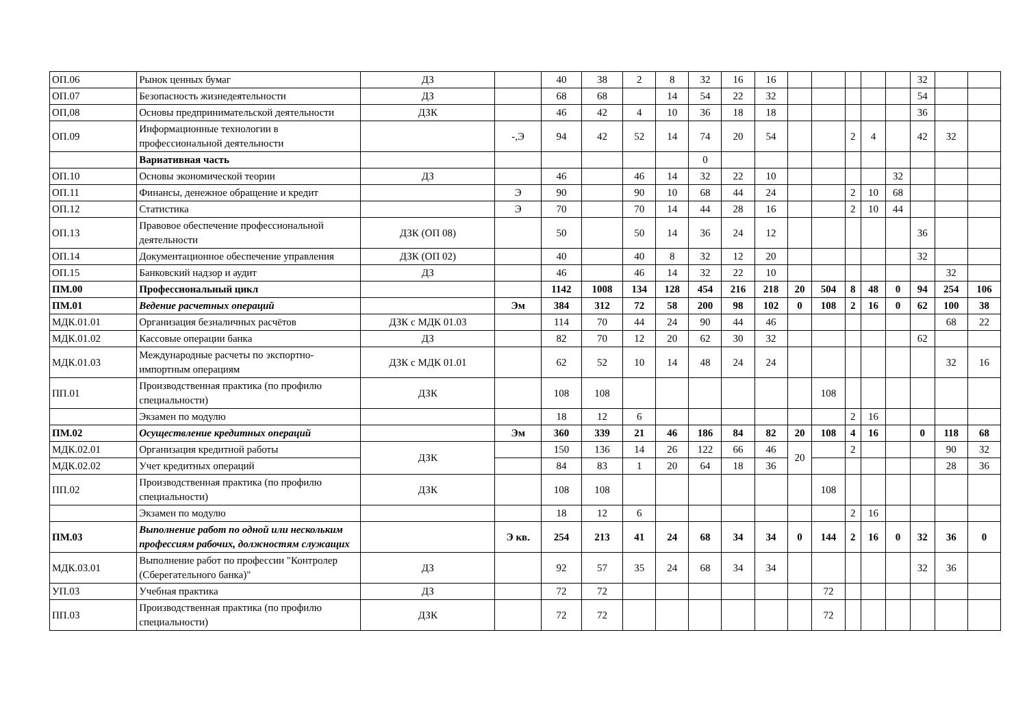| ОП.06 | Рынок ценных бумаг | ДЗ | | 40 | 38 | 2 | 8 | 32 | 16 | 16 | | | | | | 32 | | |
| ОП.07 | Безопасность жизнедеятельности | ДЗ | | 68 | 68 | | 14 | 54 | 22 | 32 | | | | | | 54 | | |
| ОП,08 | Основы предпринимательской деятельности | ДЗК | | 46 | 42 | 4 | 10 | 36 | 18 | 18 | | | | | | 36 | | |
| ОП.09 | Информационные технологии в профессиональной деятельности | | -,Э | 94 | 42 | 52 | 14 | 74 | 20 | 54 | | | 2 | 4 | | 42 | 32 | |
| | Вариативная часть | | | | | | | 0 | | | | | | | | | | |
| ОП.10 | Основы экономической теории | ДЗ | | 46 | | 46 | 14 | 32 | 22 | 10 | | | | | 32 | | | |
| ОП.11 | Финансы, денежное обращение и кредит | | Э | 90 | | 90 | 10 | 68 | 44 | 24 | | | 2 | 10 | 68 | | | |
| ОП.12 | Статистика | | Э | 70 | | 70 | 14 | 44 | 28 | 16 | | | 2 | 10 | 44 | | | |
| ОП.13 | Правовое обеспечение профессиональной деятельности | ДЗК (ОП 08) | | 50 | | 50 | 14 | 36 | 24 | 12 | | | | | | 36 | | |
| ОП.14 | Документационное обеспечение управления | ДЗК (ОП 02) | | 40 | | 40 | 8 | 32 | 12 | 20 | | | | | | 32 | | |
| ОП.15 | Банковский надзор и аудит | ДЗ | | 46 | | 46 | 14 | 32 | 22 | 10 | | | | | | | 32 | |
| ПМ.00 | Профессиональный цикл | | | 1142 | 1008 | 134 | 128 | 454 | 216 | 218 | 20 | 504 | 8 | 48 | 0 | 94 | 254 | 106 |
| ПМ.01 | Ведение расчетных операций | | Эм | 384 | 312 | 72 | 58 | 200 | 98 | 102 | 0 | 108 | 2 | 16 | 0 | 62 | 100 | 38 |
| МДК.01.01 | Организация безналичных расчётов | ДЗК с МДК 01.03 | | 114 | 70 | 44 | 24 | 90 | 44 | 46 | | | | | | | 68 | 22 |
| МДК.01.02 | Кассовые операции банка | ДЗ | | 82 | 70 | 12 | 20 | 62 | 30 | 32 | | | | | | 62 | | |
| МДК.01.03 | Международные расчеты по экспортно-импортным операциям | ДЗК с МДК 01.01 | | 62 | 52 | 10 | 14 | 48 | 24 | 24 | | | | | | | 32 | 16 |
| ПП.01 | Производственная практика (по профилю специальности) | ДЗК | | 108 | 108 | | | | | | | 108 | | | | | | |
| | Экзамен по модулю | | | 18 | 12 | 6 | | | | | | | 2 | 16 | | | | |
| ПМ.02 | Осуществление кредитных операций | | Эм | 360 | 339 | 21 | 46 | 186 | 84 | 82 | 20 | 108 | 4 | 16 | | 0 | 118 | 68 |
| МДК.02.01 | Организация кредитной работы | ДЗК | | 150 | 136 | 14 | 26 | 122 | 66 | 46 | 20 | | 2 | | | | 90 | 32 |
| МДК.02.02 | Учет кредитных операций | | | 84 | 83 | 1 | 20 | 64 | 18 | 36 | | | | | | | 28 | 36 |
| ПП.02 | Производственная практика (по профилю специальности) | ДЗК | | 108 | 108 | | | | | | | 108 | | | | | | |
| | Экзамен по модулю | | | 18 | 12 | 6 | | | | | | | 2 | 16 | | | | |
| ПМ.03 | Выполнение работ по одной или нескольким профессиям рабочих, должностям служащих | | Э кв. | 254 | 213 | 41 | 24 | 68 | 34 | 34 | 0 | 144 | 2 | 16 | 0 | 32 | 36 | 0 |
| МДК.03.01 | Выполнение работ по профессии "Контролер (Сберегательного банка)" | ДЗ | | 92 | 57 | 35 | 24 | 68 | 34 | 34 | | | | | | 32 | 36 | |
| УП.03 | Учебная практика | ДЗ | | 72 | 72 | | | | | | | 72 | | | | | | |
| ПП.03 | Производственная практика (по профилю специальности) | ДЗК | | 72 | 72 | | | | | | | 72 | | | | | | |